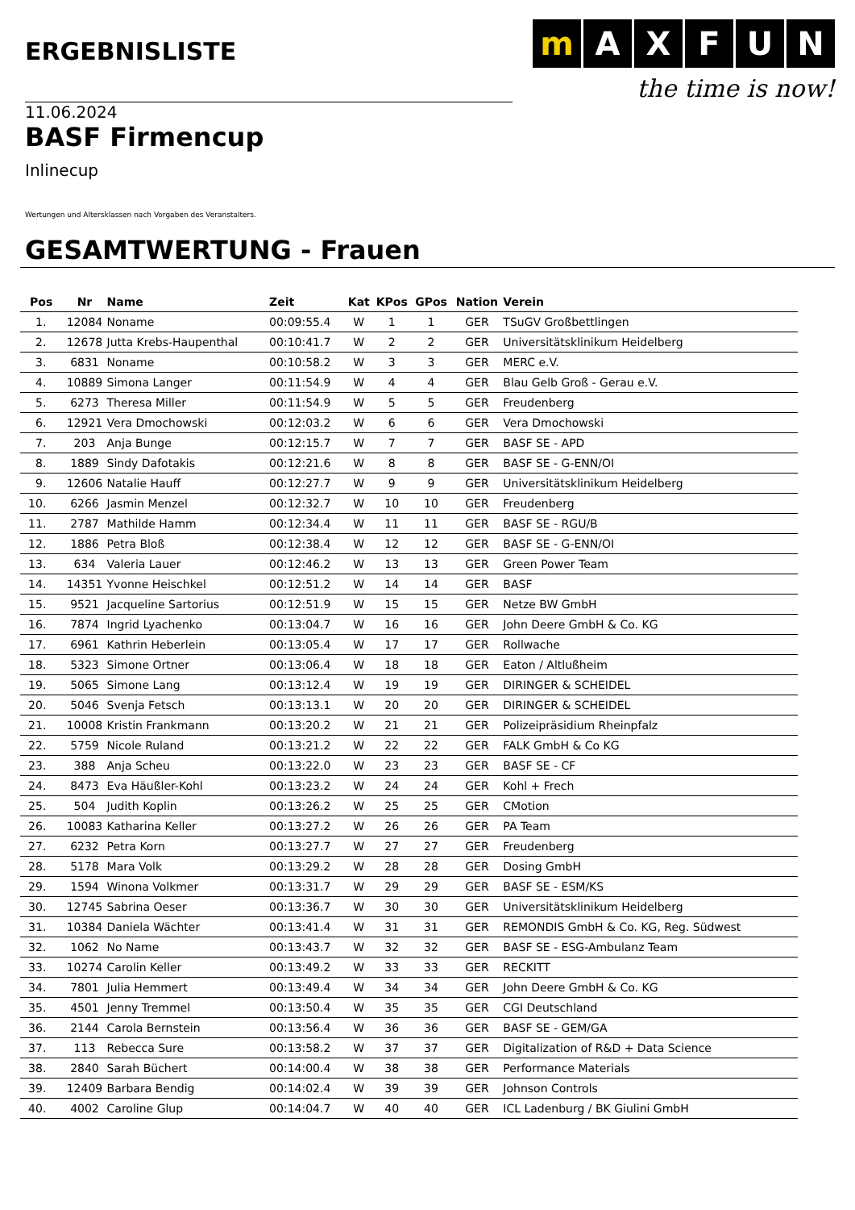ERGEBNISLISTE
m AXFUN
the time is now!
11.06.2024
BASF Firmencup
Inlinecup
Wertungen und Altersklassen nach Vorgaben des Veranstalters.
GESAMTWERTUNG - Frauen
| Pos | Nr | Name | Zeit | Kat | KPos | GPos | Nation | Verein |
| --- | --- | --- | --- | --- | --- | --- | --- | --- |
| 1. | 12084 | Noname | 00:09:55.4 | W | 1 | 1 | GER | TSuGV Großbettlingen |
| 2. | 12678 | Jutta Krebs-Haupenthal | 00:10:41.7 | W | 2 | 2 | GER | Universitätsklinikum Heidelberg |
| 3. | 6831 | Noname | 00:10:58.2 | W | 3 | 3 | GER | MERC e.V. |
| 4. | 10889 | Simona Langer | 00:11:54.9 | W | 4 | 4 | GER | Blau Gelb Groß - Gerau e.V. |
| 5. | 6273 | Theresa Miller | 00:11:54.9 | W | 5 | 5 | GER | Freudenberg |
| 6. | 12921 | Vera Dmochowski | 00:12:03.2 | W | 6 | 6 | GER | Vera Dmochowski |
| 7. | 203 | Anja Bunge | 00:12:15.7 | W | 7 | 7 | GER | BASF SE - APD |
| 8. | 1889 | Sindy Dafotakis | 00:12:21.6 | W | 8 | 8 | GER | BASF SE - G-ENN/OI |
| 9. | 12606 | Natalie Hauff | 00:12:27.7 | W | 9 | 9 | GER | Universitätsklinikum Heidelberg |
| 10. | 6266 | Jasmin Menzel | 00:12:32.7 | W | 10 | 10 | GER | Freudenberg |
| 11. | 2787 | Mathilde Hamm | 00:12:34.4 | W | 11 | 11 | GER | BASF SE - RGU/B |
| 12. | 1886 | Petra Bloß | 00:12:38.4 | W | 12 | 12 | GER | BASF SE - G-ENN/OI |
| 13. | 634 | Valeria Lauer | 00:12:46.2 | W | 13 | 13 | GER | Green Power Team |
| 14. | 14351 | Yvonne Heischkel | 00:12:51.2 | W | 14 | 14 | GER | BASF |
| 15. | 9521 | Jacqueline Sartorius | 00:12:51.9 | W | 15 | 15 | GER | Netze BW GmbH |
| 16. | 7874 | Ingrid Lyachenko | 00:13:04.7 | W | 16 | 16 | GER | John Deere GmbH & Co. KG |
| 17. | 6961 | Kathrin Heberlein | 00:13:05.4 | W | 17 | 17 | GER | Rollwache |
| 18. | 5323 | Simone Ortner | 00:13:06.4 | W | 18 | 18 | GER | Eaton / Altlußheim |
| 19. | 5065 | Simone Lang | 00:13:12.4 | W | 19 | 19 | GER | DIRINGER & SCHEIDEL |
| 20. | 5046 | Svenja Fetsch | 00:13:13.1 | W | 20 | 20 | GER | DIRINGER & SCHEIDEL |
| 21. | 10008 | Kristin Frankmann | 00:13:20.2 | W | 21 | 21 | GER | Polizeipräsidium Rheinpfalz |
| 22. | 5759 | Nicole Ruland | 00:13:21.2 | W | 22 | 22 | GER | FALK GmbH & Co KG |
| 23. | 388 | Anja Scheu | 00:13:22.0 | W | 23 | 23 | GER | BASF SE - CF |
| 24. | 8473 | Eva Häußler-Kohl | 00:13:23.2 | W | 24 | 24 | GER | Kohl + Frech |
| 25. | 504 | Judith Koplin | 00:13:26.2 | W | 25 | 25 | GER | CMotion |
| 26. | 10083 | Katharina Keller | 00:13:27.2 | W | 26 | 26 | GER | PA Team |
| 27. | 6232 | Petra Korn | 00:13:27.7 | W | 27 | 27 | GER | Freudenberg |
| 28. | 5178 | Mara Volk | 00:13:29.2 | W | 28 | 28 | GER | Dosing GmbH |
| 29. | 1594 | Winona Volkmer | 00:13:31.7 | W | 29 | 29 | GER | BASF SE - ESM/KS |
| 30. | 12745 | Sabrina Oeser | 00:13:36.7 | W | 30 | 30 | GER | Universitätsklinikum Heidelberg |
| 31. | 10384 | Daniela Wächter | 00:13:41.4 | W | 31 | 31 | GER | REMONDIS GmbH & Co. KG, Reg. Südwest |
| 32. | 1062 | No Name | 00:13:43.7 | W | 32 | 32 | GER | BASF SE - ESG-Ambulanz Team |
| 33. | 10274 | Carolin Keller | 00:13:49.2 | W | 33 | 33 | GER | RECKITT |
| 34. | 7801 | Julia Hemmert | 00:13:49.4 | W | 34 | 34 | GER | John Deere GmbH & Co. KG |
| 35. | 4501 | Jenny Tremmel | 00:13:50.4 | W | 35 | 35 | GER | CGI Deutschland |
| 36. | 2144 | Carola Bernstein | 00:13:56.4 | W | 36 | 36 | GER | BASF SE - GEM/GA |
| 37. | 113 | Rebecca Sure | 00:13:58.2 | W | 37 | 37 | GER | Digitalization of R&D + Data Science |
| 38. | 2840 | Sarah Büchert | 00:14:00.4 | W | 38 | 38 | GER | Performance Materials |
| 39. | 12409 | Barbara Bendig | 00:14:02.4 | W | 39 | 39 | GER | Johnson Controls |
| 40. | 4002 | Caroline Glup | 00:14:04.7 | W | 40 | 40 | GER | ICL Ladenburg / BK Giulini GmbH |